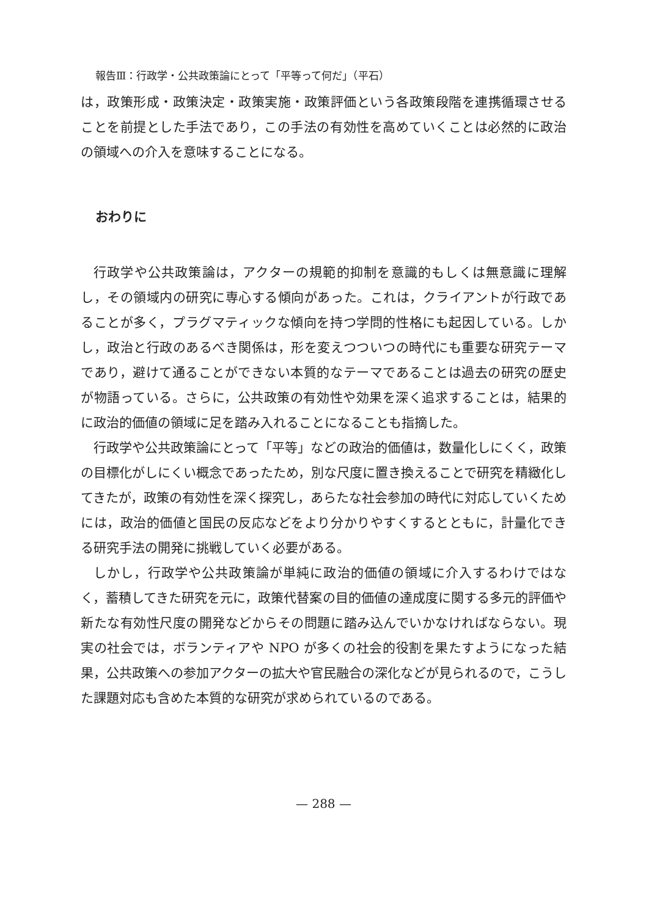報告Ⅲ：行政学・公共政策論にとって「平等って何だ」（平石）
は，政策形成・政策決定・政策実施・政策評価という各政策段階を連携循環させることを前提とした手法であり，この手法の有効性を高めていくことは必然的に政治の領域への介入を意味することになる。
おわりに
行政学や公共政策論は，アクターの規範的抑制を意識的もしくは無意識に理解し，その領域内の研究に専心する傾向があった。これは，クライアントが行政であることが多く，プラグマティックな傾向を持つ学問的性格にも起因している。しかし，政治と行政のあるべき関係は，形を変えつついつの時代にも重要な研究テーマであり，避けて通ることができない本質的なテーマであることは過去の研究の歴史が物語っている。さらに，公共政策の有効性や効果を深く追求することは，結果的に政治的価値の領域に足を踏み入れることになることも指摘した。
行政学や公共政策論にとって「平等」などの政治的価値は，数量化しにくく，政策の目標化がしにくい概念であったため，別な尺度に置き換えることで研究を精緻化してきたが，政策の有効性を深く探究し，あらたな社会参加の時代に対応していくためには，政治的価値と国民の反応などをより分かりやすくするとともに，計量化できる研究手法の開発に挑戦していく必要がある。
しかし，行政学や公共政策論が単純に政治的価値の領域に介入するわけではなく，蓄積してきた研究を元に，政策代替案の目的価値の達成度に関する多元的評価や新たな有効性尺度の開発などからその問題に踏み込んでいかなければならない。現実の社会では，ボランティアや NPO が多くの社会的役割を果たすようになった結果，公共政策への参加アクターの拡大や官民融合の深化などが見られるので，こうした課題対応も含めた本質的な研究が求められているのである。
— 288 —